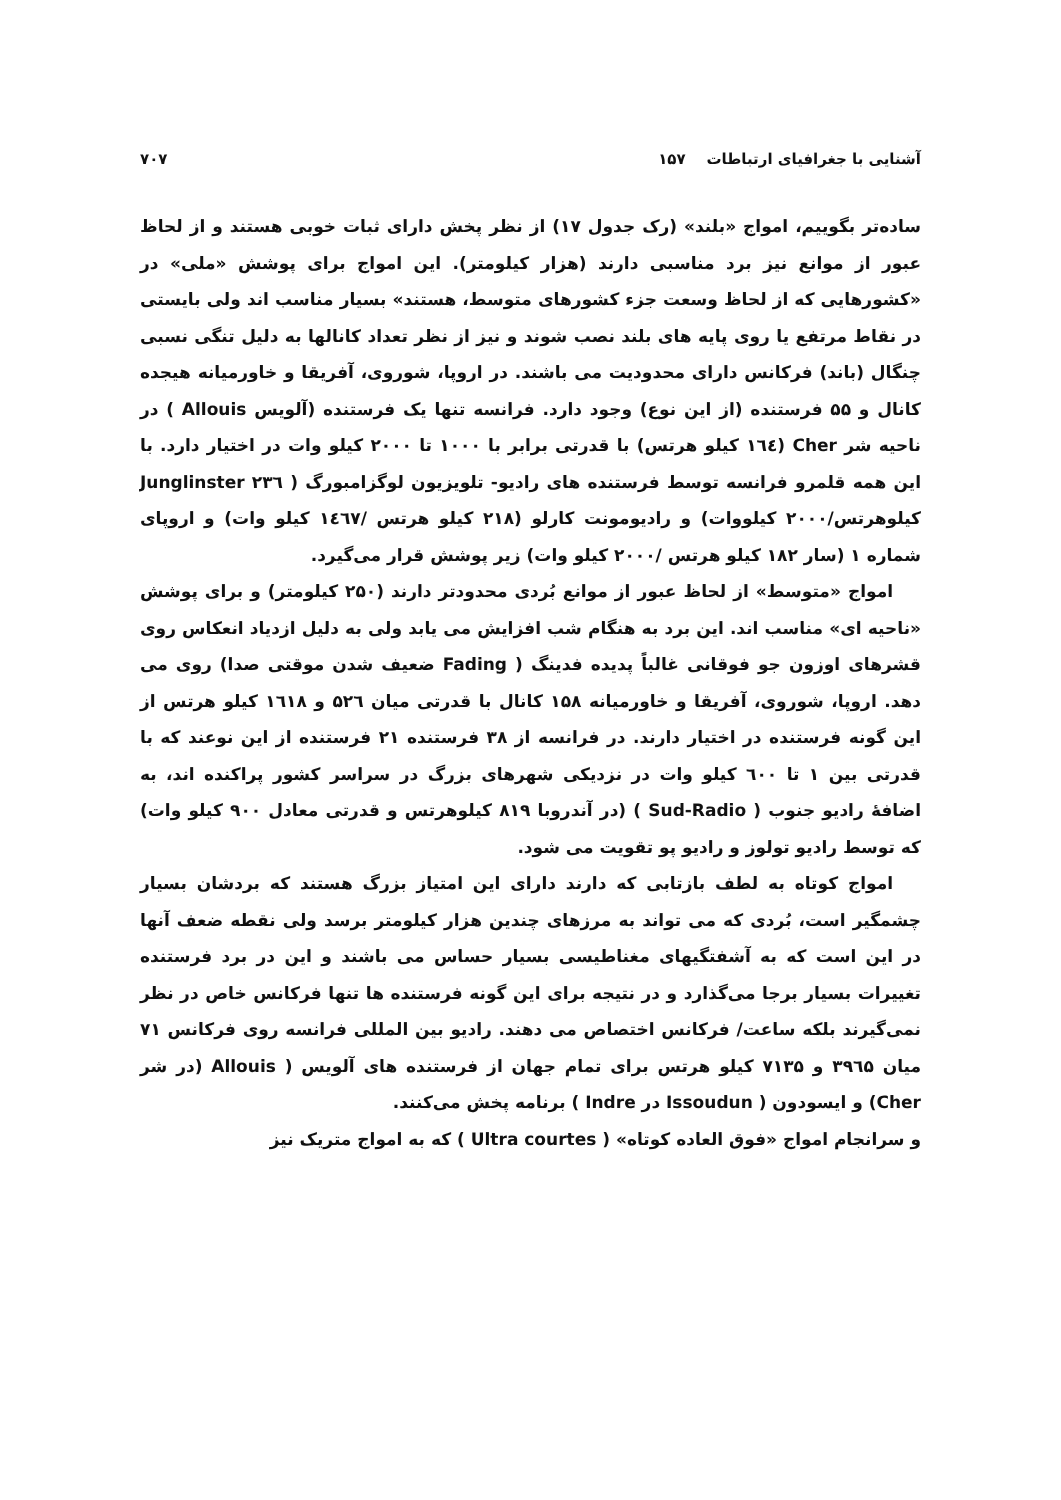آشنایی با جغرافیای ارتباطات ۱۵۷ ۷۰۷
ساده‌تر بگوییم، امواج «بلند» (رک جدول ۱۷) از نظر پخش دارای ثبات خوبی هستند و از لحاظ عبور از موانع نیز برد مناسبی دارند (هزار کیلومتر). این امواج برای پوشش «ملی» در «کشورهایی که از لحاظ وسعت جزء کشورهای متوسط، هستند» بسیار مناسب اند ولی بایستی در نقاط مرتفع یا روی پایه های بلند نصب شوند و نیز از نظر تعداد کانالها به دلیل تنگی نسبی چنگال (باند) فرکانس دارای محدودیت می باشند. در اروپا، شوروی، آفریقا و خاورمیانه هیجده کانال و ۵۵ فرستنده (از این نوع) وجود دارد. فرانسه تنها یک فرستنده (آلویس Allouis ) در ناحیه شر Cher (۱٦٤ کیلو هرتس) با قدرتی برابر با ۱۰۰۰ تا ۲۰۰۰ کیلو وات در اختیار دارد. با این همه قلمرو فرانسه توسط فرستنده های رادیو- تلویزیون لوگزامبورگ ( Junglinster ۲۳٦ کیلوهرتس/۲۰۰۰ کیلووات) و رادیومونت کارلو (۲۱۸ کیلو هرتس /۱٤٦۷ کیلو وات) و اروپای شماره ۱ (سار ۱۸۲ کیلو هرتس /۲۰۰۰ کیلو وات) زیر پوشش قرار می‌گیرد.
امواج «متوسط» از لحاظ عبور از موانع بُردی محدودتر دارند (۲۵۰ کیلومتر) و برای پوشش «ناحیه ای» مناسب اند. این برد به هنگام شب افزایش می یابد ولی به دلیل ازدیاد انعکاس روی قشرهای اوزون جو فوقانی غالباً پدیده فدینگ ( Fading ضعیف شدن موقتی صدا) روی می دهد. اروپا، شوروی، آفریقا و خاورمیانه ۱۵۸ کانال با قدرتی میان ۵۲٦ و ۱٦۱۸ کیلو هرتس از این گونه فرستنده در اختیار دارند. در فرانسه از ۳۸ فرستنده ۲۱ فرستنده از این نوعند که با قدرتی بین ۱ تا ٦۰۰ کیلو وات در نزدیکی شهرهای بزرگ در سراسر کشور پراکنده اند، به اضافهٔ رادیو جنوب ( Sud-Radio ) (در آندروبا ۸۱۹ کیلوهرتس و قدرتی معادل ۹۰۰ کیلو وات) که توسط رادیو تولوز و رادیو پو تقویت می شود.
امواج کوتاه به لطف بازتابی که دارند دارای این امتیاز بزرگ هستند که بردشان بسیار چشمگیر است، بُردی که می تواند به مرزهای چندین هزار کیلومتر برسد ولی نقطه ضعف آنها در این است که به آشفتگیهای مغناطیسی بسیار حساس می باشند و این در برد فرستنده تغییرات بسیار برجا می‌گذارد و در نتیجه برای این گونه فرستنده ها تنها فرکانس خاص در نظر نمی‌گیرند بلکه ساعت/ فرکانس اختصاص می دهند. رادیو بین المللی فرانسه روی فرکانس ۷۱ میان ۳۹٦۵ و ۷۱۳۵ کیلو هرتس برای تمام جهان از فرستنده های آلویس ( Allouis (در شر Cher) و ایسودون ( Issoudun در Indre ) برنامه پخش می‌کنند.
و سرانجام امواج «فوق العاده کوتاه» ( Ultra courtes ) که به امواج متریک نیز